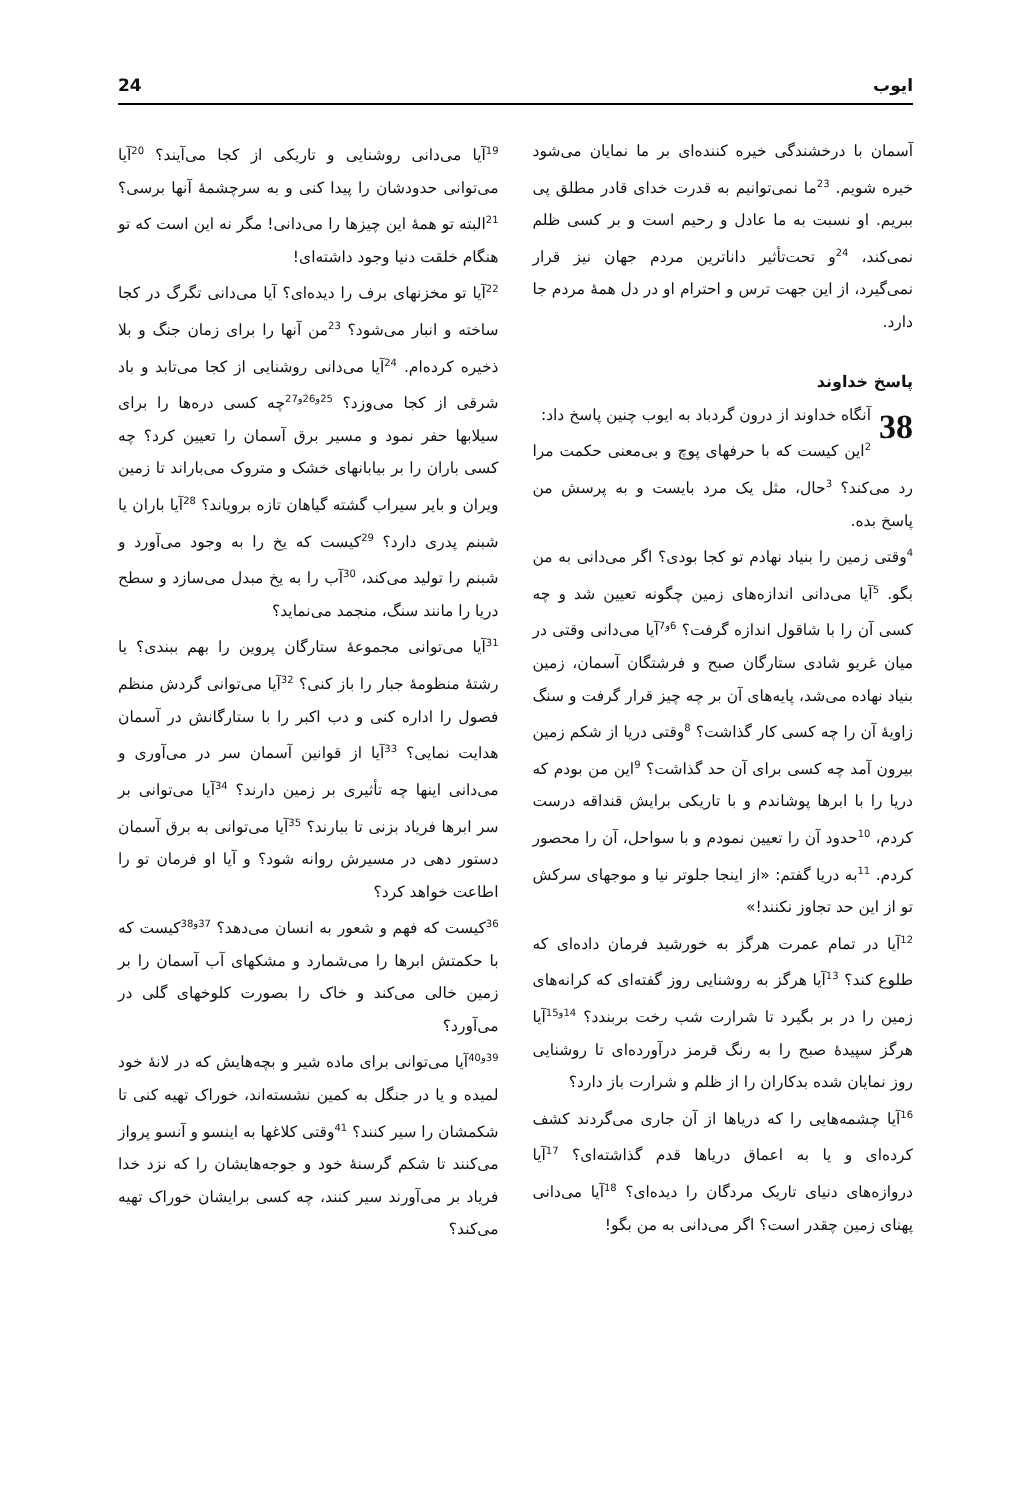ایوب 24
آسمان با درخشندگی خیره کننده‌ای بر ما نمایان می‌شود خیره شویم. <sup>23</sup>ما نمی‌توانیم به قدرت خدای قادر مطلق پی ببریم. او نسبت به ما عادل و رحیم است و بر کسی ظلم نمی‌کند، <sup>24</sup>و تحت‌تأثیر داناترین مردم جهان نیز قرار نمی‌گیرد، از این جهت ترس و احترام او در دل همهٔ مردم جا دارد.
پاسخ خداوند
38 آنگاه خداوند از درون گردباد به ایوب چنین پاسخ داد:
<sup>2</sup> این کیست که با حرفهای پوچ و بی‌معنی حکمت مرا رد می‌کند؟ <sup>3</sup>حال، مثل یک مرد بایست و به پرسش من پاسخ بده.
<sup>4</sup> وقتی زمین را بنیاد نهادم تو کجا بودی؟ اگر می‌دانی به من بگو. <sup>5</sup>آیا می‌دانی اندازه‌های زمین چگونه تعیین شد و چه کسی آن را با شاقول اندازه گرفت؟ <sup>6و7</sup>آیا می‌دانی وقتی در میان غریو شادی ستارگان صبح و فرشتگان آسمان، زمین بنیاد نهاده می‌شد، پایه‌های آن بر چه چیز قرار گرفت و سنگ زاویهٔ آن را چه کسی کار گذاشت؟ <sup>8</sup>وقتی دریا از شکم زمین بیرون آمد چه کسی برای آن حد گذاشت؟ <sup>9</sup>این من بودم که دریا را با ابرها پوشاندم و با تاریکی برایش قنداقه درست کردم، <sup>10</sup>حدود آن را تعیین نمودم و با سواحل، آن را محصور کردم. <sup>11</sup>به دریا گفتم: «از اینجا جلوتر نیا و موجهای سرکش تو از این حد تجاوز نکنند!»
<sup>12</sup> آیا در تمام عمرت هرگز به خورشید فرمان داده‌ای که طلوع کند؟ <sup>13</sup>آیا هرگز به روشنایی روز گفته‌ای که کرانه‌های زمین را در بر بگیرد تا شرارت شب رخت بربندد؟ <sup>14و15</sup>آیا هرگز سپیدهٔ صبح را به رنگ قرمز درآورده‌ای تا روشنایی روز نمایان شده بدکاران را از ظلم و شرارت باز دارد؟
<sup>16</sup> آیا چشمه‌هایی را که دریاها از آن جاری می‌گردند کشف کرده‌ای و یا به اعماق دریاها قدم گذاشته‌ای؟ <sup>17</sup>آیا دروازه‌های دنیای تاریک مردگان را دیده‌ای؟ <sup>18</sup>آیا می‌دانی پهنای زمین چقدر است؟ اگر می‌دانی به من بگو!
<sup>19</sup> آیا می‌دانی روشنایی و تاریکی از کجا می‌آیند؟ <sup>20</sup>آیا می‌توانی حدودشان را پیدا کنی و به سرچشمهٔ آنها برسی؟ <sup>21</sup>البته تو همهٔ این چیزها را می‌دانی! مگر نه این است که تو هنگام خلقت دنیا وجود داشته‌ای!
<sup>22</sup> آیا تو مخزنهای برف را دیده‌ای؟ آیا می‌دانی تگرگ در کجا ساخته و انبار می‌شود؟ <sup>23</sup>من آنها را برای زمان جنگ و بلا ذخیره کرده‌ام. <sup>24</sup>آیا می‌دانی روشنایی از کجا می‌تابد و باد شرقی از کجا می‌وزد؟ <sup>25و26و27</sup>چه کسی دره‌ها را برای سیلابها حفر نمود و مسیر برق آسمان را تعیین کرد؟ چه کسی باران را بر بیابانهای خشک و متروک می‌باراند تا زمین ویران و بایر سیراب گشته گیاهان تازه برویاند؟ <sup>28</sup>آیا باران یا شبنم پدری دارد؟ <sup>29</sup>کیست که یخ را به وجود می‌آورد و شبنم را تولید می‌کند، <sup>30</sup>آب را به یخ مبدل می‌سازد و سطح دریا را مانند سنگ، منجمد می‌نماید؟
<sup>31</sup> آیا می‌توانی مجموعهٔ ستارگان پروین را بهم ببندی؟ یا رشتهٔ منظومهٔ جبار را باز کنی؟ <sup>32</sup>آیا می‌توانی گردش منظم فصول را اداره کنی و دب اکبر را با ستارگانش در آسمان هدایت نمایی؟ <sup>33</sup>آیا از قوانین آسمان سر در می‌آوری و می‌دانی اینها چه تأثیری بر زمین دارند؟ <sup>34</sup>آیا می‌توانی بر سر ابرها فریاد بزنی تا ببارند؟ <sup>35</sup>آیا می‌توانی به برق آسمان دستور دهی در مسیرش روانه شود؟ و آیا او فرمان تو را اطاعت خواهد کرد؟
<sup>36</sup> کیست که فهم و شعور به انسان می‌دهد؟ <sup>37و38</sup>کیست که با حکمتش ابرها را می‌شمارد و مشکهای آب آسمان را بر زمین خالی می‌کند و خاک را بصورت کلوخهای گلی در می‌آورد؟
<sup>39و40</sup>آیا می‌توانی برای ماده شیر و بچه‌هایش که در لانهٔ خود لمیده و یا در جنگل به کمین نشسته‌اند، خوراک تهیه کنی تا شکمشان را سیر کنند؟ <sup>41</sup>وقتی کلاغها به اینسو و آنسو پرواز می‌کنند تا شکم گرسنهٔ خود و جوجه‌هایشان را که نزد خدا فریاد بر می‌آورند سیر کنند، چه کسی برایشان خوراک تهیه می‌کند؟